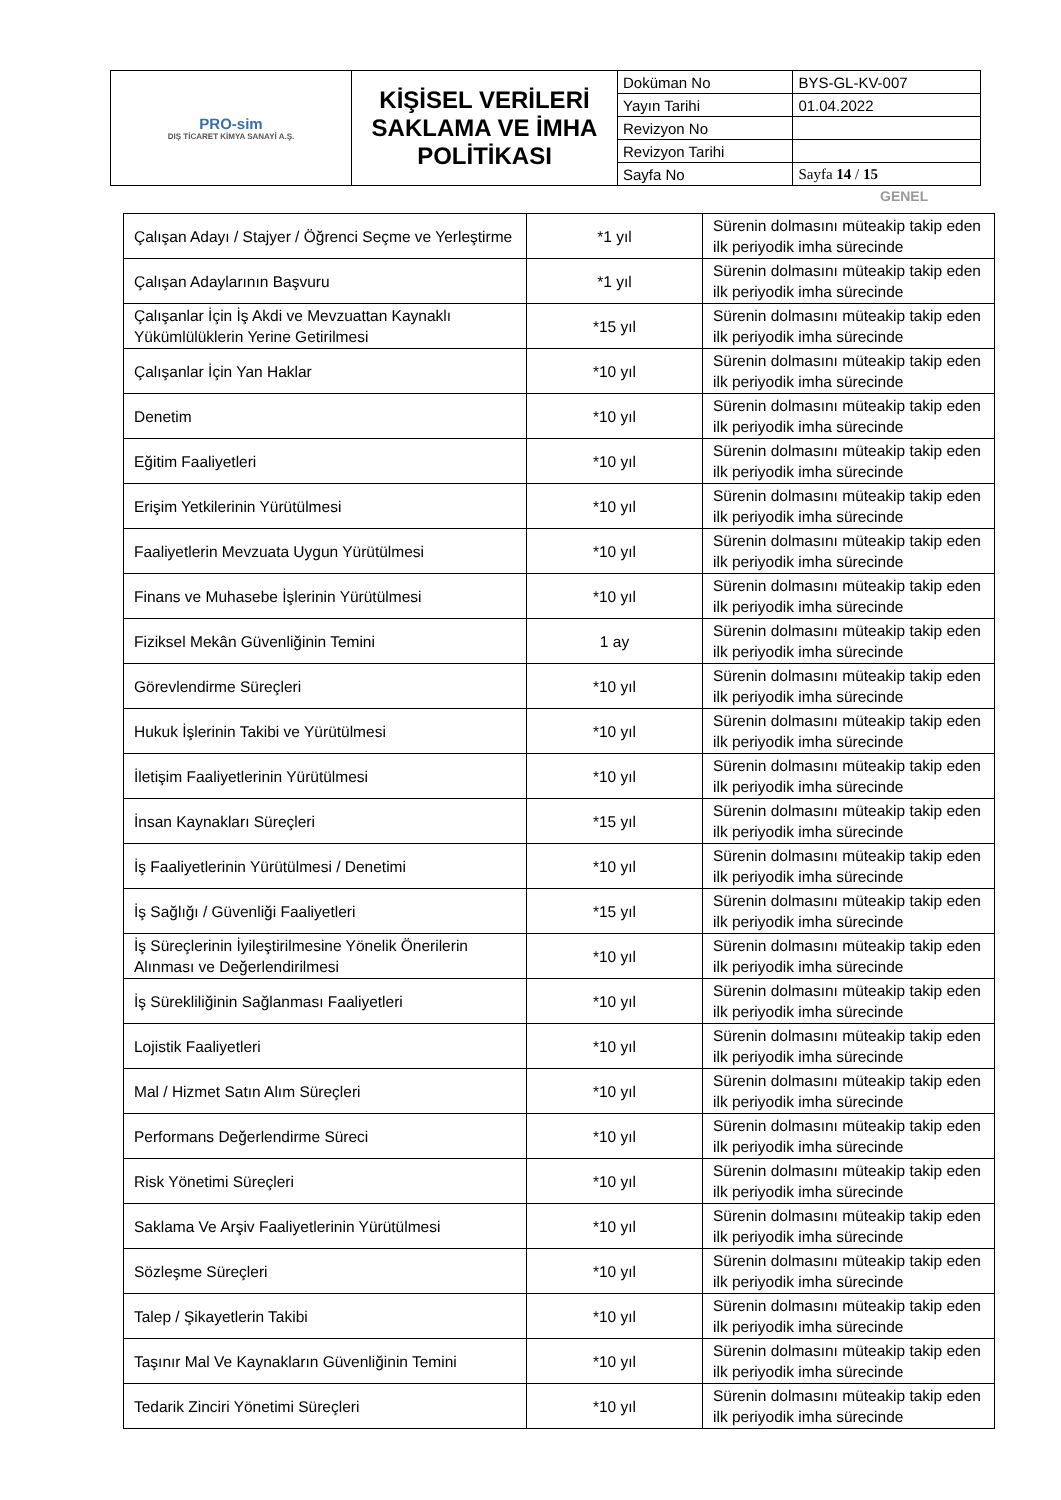| PRO-sim DIŞ TİCARET KİMYA SANAYİ A.Ş. | KİŞİSEL VERİLERİ SAKLAMA VE İMHA POLİTİKASI | Doküman No | BYS-GL-KV-007 |
| | | Yayın Tarihi | 01.04.2022 |
| | | Revizyon No | |
| | | Revizyon Tarihi | |
| | | Sayfa No | Sayfa 14 / 15 |
GENEL
| Çalışan Adayı / Stajyer / Öğrenci Seçme ve Yerleştirme | *1 yıl | Sürenin dolmasını müteakip takip eden ilk periyodik imha sürecinde |
| Çalışan Adaylarının Başvuru | *1 yıl | Sürenin dolmasını müteakip takip eden ilk periyodik imha sürecinde |
| Çalışanlar İçin İş Akdi ve Mevzuattan Kaynaklı Yükümlülüklerin Yerine Getirilmesi | *15 yıl | Sürenin dolmasını müteakip takip eden ilk periyodik imha sürecinde |
| Çalışanlar İçin Yan Haklar | *10 yıl | Sürenin dolmasını müteakip takip eden ilk periyodik imha sürecinde |
| Denetim | *10 yıl | Sürenin dolmasını müteakip takip eden ilk periyodik imha sürecinde |
| Eğitim Faaliyetleri | *10 yıl | Sürenin dolmasını müteakip takip eden ilk periyodik imha sürecinde |
| Erişim Yetkilerinin Yürütülmesi | *10 yıl | Sürenin dolmasını müteakip takip eden ilk periyodik imha sürecinde |
| Faaliyetlerin Mevzuata Uygun Yürütülmesi | *10 yıl | Sürenin dolmasını müteakip takip eden ilk periyodik imha sürecinde |
| Finans ve Muhasebe İşlerinin Yürütülmesi | *10 yıl | Sürenin dolmasını müteakip takip eden ilk periyodik imha sürecinde |
| Fiziksel Mekân Güvenliğinin Temini | 1 ay | Sürenin dolmasını müteakip takip eden ilk periyodik imha sürecinde |
| Görevlendirme Süreçleri | *10 yıl | Sürenin dolmasını müteakip takip eden ilk periyodik imha sürecinde |
| Hukuk İşlerinin Takibi ve Yürütülmesi | *10 yıl | Sürenin dolmasını müteakip takip eden ilk periyodik imha sürecinde |
| İletişim Faaliyetlerinin Yürütülmesi | *10 yıl | Sürenin dolmasını müteakip takip eden ilk periyodik imha sürecinde |
| İnsan Kaynakları Süreçleri | *15 yıl | Sürenin dolmasını müteakip takip eden ilk periyodik imha sürecinde |
| İş Faaliyetlerinin Yürütülmesi / Denetimi | *10 yıl | Sürenin dolmasını müteakip takip eden ilk periyodik imha sürecinde |
| İş Sağlığı / Güvenliği Faaliyetleri | *15 yıl | Sürenin dolmasını müteakip takip eden ilk periyodik imha sürecinde |
| İş Süreçlerinin İyileştirilmesine Yönelik Önerilerin Alınması ve Değerlendirilmesi | *10 yıl | Sürenin dolmasını müteakip takip eden ilk periyodik imha sürecinde |
| İş Sürekliliğinin Sağlanması Faaliyetleri | *10 yıl | Sürenin dolmasını müteakip takip eden ilk periyodik imha sürecinde |
| Lojistik Faaliyetleri | *10 yıl | Sürenin dolmasını müteakip takip eden ilk periyodik imha sürecinde |
| Mal / Hizmet Satın Alım Süreçleri | *10 yıl | Sürenin dolmasını müteakip takip eden ilk periyodik imha sürecinde |
| Performans Değerlendirme Süreci | *10 yıl | Sürenin dolmasını müteakip takip eden ilk periyodik imha sürecinde |
| Risk Yönetimi Süreçleri | *10 yıl | Sürenin dolmasını müteakip takip eden ilk periyodik imha sürecinde |
| Saklama Ve Arşiv Faaliyetlerinin Yürütülmesi | *10 yıl | Sürenin dolmasını müteakip takip eden ilk periyodik imha sürecinde |
| Sözleşme Süreçleri | *10 yıl | Sürenin dolmasını müteakip takip eden ilk periyodik imha sürecinde |
| Talep / Şikayetlerin Takibi | *10 yıl | Sürenin dolmasını müteakip takip eden ilk periyodik imha sürecinde |
| Taşınır Mal Ve Kaynakların Güvenliğinin Temini | *10 yıl | Sürenin dolmasını müteakip takip eden ilk periyodik imha sürecinde |
| Tedarik Zinciri Yönetimi Süreçleri | *10 yıl | Sürenin dolmasını müteakip takip eden ilk periyodik imha sürecinde |